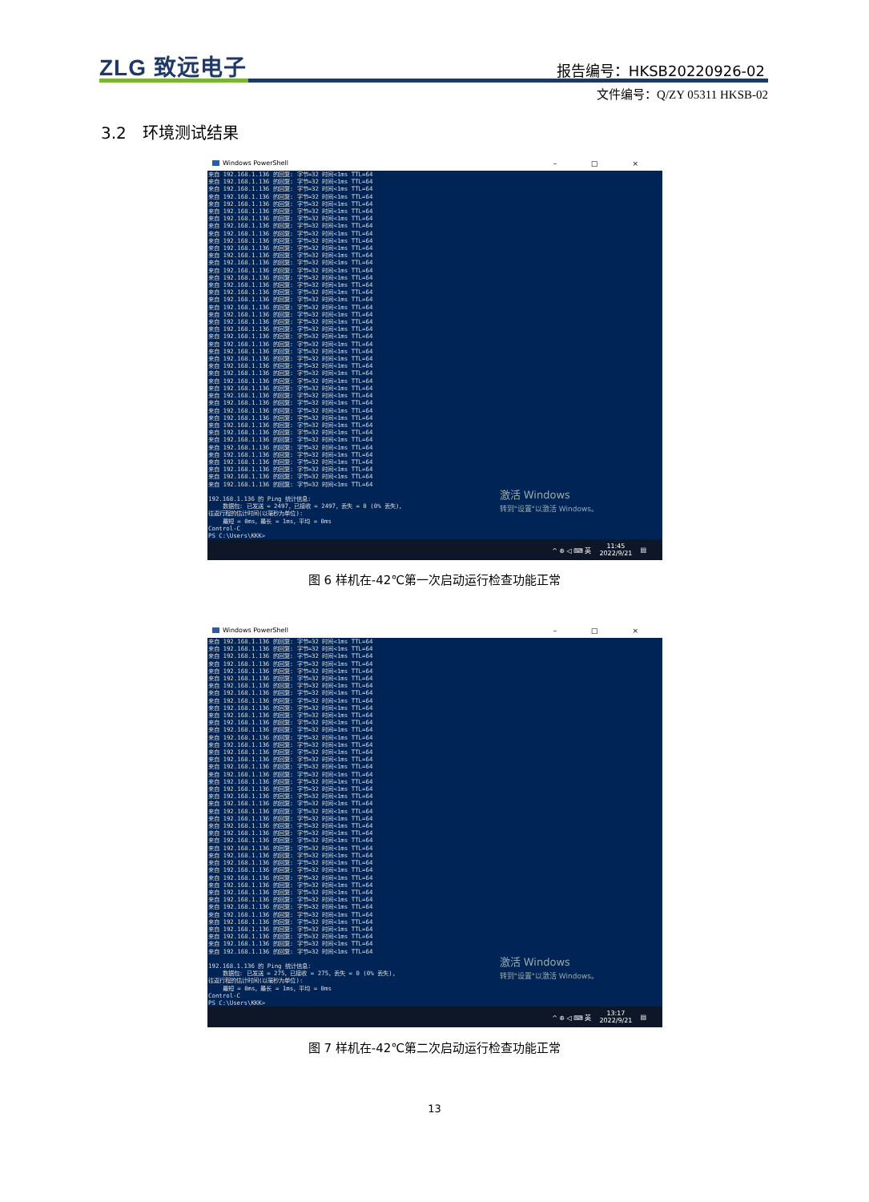ZLG 致远电子 报告编号：HKSB20220926-02
文件编号：Q/ZY 05311 HKSB-02
3.2　环境测试结果
Windows PowerShell – □ ×
来自 192.168.1.136 的回复: 字节=32 时间<1ms TTL=64 来自 192.168.1.136 的回复: 字节=32 时间<1ms TTL=64 来自 192.168.1.136 的回复: 字节=32 时间<1ms TTL=64 来自 192.168.1.136 的回复: 字节=32 时间<1ms TTL=64 来自 192.168.1.136 的回复: 字节=32 时间<1ms TTL=64 来自 192.168.1.136 的回复: 字节=32 时间<1ms TTL=64 来自 192.168.1.136 的回复: 字节=32 时间<1ms TTL=64 来自 192.168.1.136 的回复: 字节=32 时间<1ms TTL=64 来自 192.168.1.136 的回复: 字节=32 时间<1ms TTL=64 来自 192.168.1.136 的回复: 字节=32 时间<1ms TTL=64 来自 192.168.1.136 的回复: 字节=32 时间<1ms TTL=64 来自 192.168.1.136 的回复: 字节=32 时间<1ms TTL=64 来自 192.168.1.136 的回复: 字节=32 时间<1ms TTL=64 来自 192.168.1.136 的回复: 字节=32 时间<1ms TTL=64 来自 192.168.1.136 的回复: 字节=32 时间<1ms TTL=64 来自 192.168.1.136 的回复: 字节=32 时间<1ms TTL=64 来自 192.168.1.136 的回复: 字节=32 时间<1ms TTL=64 来自 192.168.1.136 的回复: 字节=32 时间<1ms TTL=64 来自 192.168.1.136 的回复: 字节=32 时间<1ms TTL=64 来自 192.168.1.136 的回复: 字节=32 时间<1ms TTL=64 来自 192.168.1.136 的回复: 字节=32 时间<1ms TTL=64 来自 192.168.1.136 的回复: 字节=32 时间<1ms TTL=64 来自 192.168.1.136 的回复: 字节=32 时间<1ms TTL=64 来自 192.168.1.136 的回复: 字节=32 时间<1ms TTL=64 来自 192.168.1.136 的回复: 字节=32 时间<1ms TTL=64 来自 192.168.1.136 的回复: 字节=32 时间<1ms TTL=64 来自 192.168.1.136 的回复: 字节=32 时间<1ms TTL=64 来自 192.168.1.136 的回复: 字节=32 时间<1ms TTL=64 来自 192.168.1.136 的回复: 字节=32 时间<1ms TTL=64 来自 192.168.1.136 的回复: 字节=32 时间<1ms TTL=64 来自 192.168.1.136 的回复: 字节=32 时间<1ms TTL=64 来自 192.168.1.136 的回复: 字节=32 时间<1ms TTL=64 来自 192.168.1.136 的回复: 字节=32 时间<1ms TTL=64 来自 192.168.1.136 的回复: 字节=32 时间<1ms TTL=64 来自 192.168.1.136 的回复: 字节=32 时间<1ms TTL=64 来自 192.168.1.136 的回复: 字节=32 时间<1ms TTL=64 来自 192.168.1.136 的回复: 字节=32 时间<1ms TTL=64 来自 192.168.1.136 的回复: 字节=32 时间<1ms TTL=64 来自 192.168.1.136 的回复: 字节=32 时间<1ms TTL=64 来自 192.168.1.136 的回复: 字节=32 时间<1ms TTL=64 来自 192.168.1.136 的回复: 字节=32 时间<1ms TTL=64 来自 192.168.1.136 的回复: 字节=32 时间<1ms TTL=64 来自 192.168.1.136 的回复: 字节=32 时间<1ms TTL=64 192.168.1.136 的 Ping 统计信息: 数据包: 已发送 = 2497，已接收 = 2497，丢失 = 0 (0% 丢失)， 往返行程的估计时间(以毫秒为单位): 最短 = 0ms，最长 = 1ms，平均 = 0ms Control-C PS C:\Users\KKK>
激活 Windows
转到"设置"以激活 Windows。
^ ⊕ ◁ ⌨ 英 11:45
2022/9/21 ▤
图 6 样机在-42℃第一次启动运行检查功能正常
Windows PowerShell – □ ×
来自 192.168.1.136 的回复: 字节=32 时间<1ms TTL=64 来自 192.168.1.136 的回复: 字节=32 时间<1ms TTL=64 来自 192.168.1.136 的回复: 字节=32 时间<1ms TTL=64 来自 192.168.1.136 的回复: 字节=32 时间<1ms TTL=64 来自 192.168.1.136 的回复: 字节=32 时间<1ms TTL=64 来自 192.168.1.136 的回复: 字节=32 时间<1ms TTL=64 来自 192.168.1.136 的回复: 字节=32 时间<1ms TTL=64 来自 192.168.1.136 的回复: 字节=32 时间<1ms TTL=64 来自 192.168.1.136 的回复: 字节=32 时间<1ms TTL=64 来自 192.168.1.136 的回复: 字节=32 时间<1ms TTL=64 来自 192.168.1.136 的回复: 字节=32 时间<1ms TTL=64 来自 192.168.1.136 的回复: 字节=32 时间<1ms TTL=64 来自 192.168.1.136 的回复: 字节=32 时间=1ms TTL=64 来自 192.168.1.136 的回复: 字节=32 时间<1ms TTL=64 来自 192.168.1.136 的回复: 字节=32 时间<1ms TTL=64 来自 192.168.1.136 的回复: 字节=32 时间<1ms TTL=64 来自 192.168.1.136 的回复: 字节=32 时间<1ms TTL=64 来自 192.168.1.136 的回复: 字节=32 时间<1ms TTL=64 来自 192.168.1.136 的回复: 字节=32 时间<1ms TTL=64 来自 192.168.1.136 的回复: 字节=32 时间=1ms TTL=64 来自 192.168.1.136 的回复: 字节=32 时间<1ms TTL=64 来自 192.168.1.136 的回复: 字节=32 时间<1ms TTL=64 来自 192.168.1.136 的回复: 字节=32 时间<1ms TTL=64 来自 192.168.1.136 的回复: 字节=32 时间<1ms TTL=64 来自 192.168.1.136 的回复: 字节=32 时间<1ms TTL=64 来自 192.168.1.136 的回复: 字节=32 时间<1ms TTL=64 来自 192.168.1.136 的回复: 字节=32 时间<1ms TTL=64 来自 192.168.1.136 的回复: 字节=32 时间<1ms TTL=64 来自 192.168.1.136 的回复: 字节=32 时间<1ms TTL=64 来自 192.168.1.136 的回复: 字节=32 时间<1ms TTL=64 来自 192.168.1.136 的回复: 字节=32 时间<1ms TTL=64 来自 192.168.1.136 的回复: 字节=32 时间<1ms TTL=64 来自 192.168.1.136 的回复: 字节=32 时间<1ms TTL=64 来自 192.168.1.136 的回复: 字节=32 时间<1ms TTL=64 来自 192.168.1.136 的回复: 字节=32 时间<1ms TTL=64 来自 192.168.1.136 的回复: 字节=32 时间<1ms TTL=64 来自 192.168.1.136 的回复: 字节=32 时间<1ms TTL=64 来自 192.168.1.136 的回复: 字节=32 时间<1ms TTL=64 来自 192.168.1.136 的回复: 字节=32 时间<1ms TTL=64 来自 192.168.1.136 的回复: 字节=32 时间<1ms TTL=64 来自 192.168.1.136 的回复: 字节=32 时间<1ms TTL=64 来自 192.168.1.136 的回复: 字节=32 时间<1ms TTL=64 来自 192.168.1.136 的回复: 字节=32 时间<1ms TTL=64 192.168.1.136 的 Ping 统计信息: 数据包: 已发送 = 275，已接收 = 275，丢失 = 0 (0% 丢失)， 往返行程的估计时间(以毫秒为单位): 最短 = 0ms，最长 = 1ms，平均 = 0ms Control-C PS C:\Users\KKK>
激活 Windows
转到"设置"以激活 Windows。
^ ⊕ ◁ ⌨ 英 13:17
2022/9/21 ▤
图 7 样机在-42℃第二次启动运行检查功能正常
13